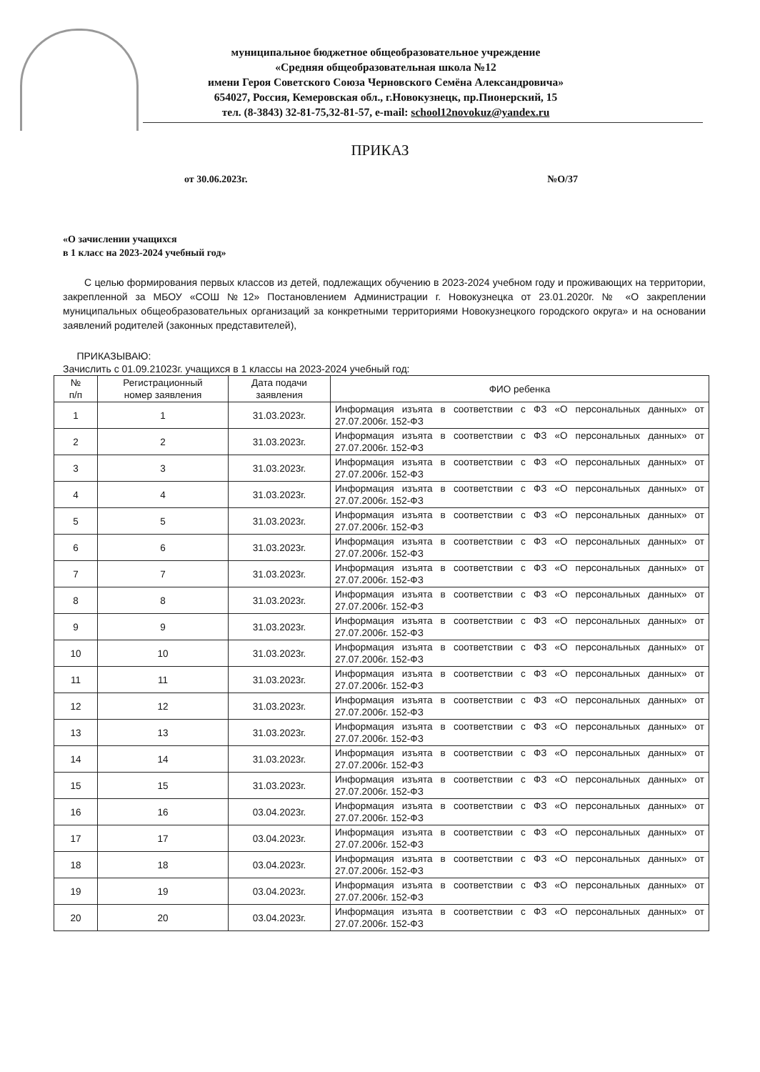муниципальное бюджетное общеобразовательное учреждение
«Средняя общеобразовательная школа №12
имени Героя Советского Союза Черновского Семёна Александровича»
654027, Россия, Кемеровская обл., г.Новокузнецк, пр.Пионерский, 15
тел. (8-3843) 32-81-75,32-81-57, e-mail: school12novokuz@yandex.ru
ПРИКАЗ
от 30.06.2023г. №О/37
«О зачислении учащихся
в 1 класс на 2023-2024 учебный год»
С целью формирования первых классов из детей, подлежащих обучению в 2023-2024 учебном году и проживающих на территории, закрепленной за МБОУ «СОШ №12» Постановлением Администрации г. Новокузнецка от 23.01.2020г. № «О закреплении муниципальных общеобразовательных организаций за конкретными территориями Новокузнецкого городского округа» и на основании заявлений родителей (законных представителей),
ПРИКАЗЫВАЮ:
Зачислить с 01.09.21023г. учащихся в 1 классы на 2023-2024 учебный год:
| № п/п | Регистрационный номер заявления | Дата подачи заявления | ФИО ребенка |
| --- | --- | --- | --- |
| 1 | 1 | 31.03.2023г. | Информация изъята в соответствии с ФЗ «О персональных данных» от 27.07.2006г. 152-ФЗ |
| 2 | 2 | 31.03.2023г. | Информация изъята в соответствии с ФЗ «О персональных данных» от 27.07.2006г. 152-ФЗ |
| 3 | 3 | 31.03.2023г. | Информация изъята в соответствии с ФЗ «О персональных данных» от 27.07.2006г. 152-ФЗ |
| 4 | 4 | 31.03.2023г. | Информация изъята в соответствии с ФЗ «О персональных данных» от 27.07.2006г. 152-ФЗ |
| 5 | 5 | 31.03.2023г. | Информация изъята в соответствии с ФЗ «О персональных данных» от 27.07.2006г. 152-ФЗ |
| 6 | 6 | 31.03.2023г. | Информация изъята в соответствии с ФЗ «О персональных данных» от 27.07.2006г. 152-ФЗ |
| 7 | 7 | 31.03.2023г. | Информация изъята в соответствии с ФЗ «О персональных данных» от 27.07.2006г. 152-ФЗ |
| 8 | 8 | 31.03.2023г. | Информация изъята в соответствии с ФЗ «О персональных данных» от 27.07.2006г. 152-ФЗ |
| 9 | 9 | 31.03.2023г. | Информация изъята в соответствии с ФЗ «О персональных данных» от 27.07.2006г. 152-ФЗ |
| 10 | 10 | 31.03.2023г. | Информация изъята в соответствии с ФЗ «О персональных данных» от 27.07.2006г. 152-ФЗ |
| 11 | 11 | 31.03.2023г. | Информация изъята в соответствии с ФЗ «О персональных данных» от 27.07.2006г. 152-ФЗ |
| 12 | 12 | 31.03.2023г. | Информация изъята в соответствии с ФЗ «О персональных данных» от 27.07.2006г. 152-ФЗ |
| 13 | 13 | 31.03.2023г. | Информация изъята в соответствии с ФЗ «О персональных данных» от 27.07.2006г. 152-ФЗ |
| 14 | 14 | 31.03.2023г. | Информация изъята в соответствии с ФЗ «О персональных данных» от 27.07.2006г. 152-ФЗ |
| 15 | 15 | 31.03.2023г. | Информация изъята в соответствии с ФЗ «О персональных данных» от 27.07.2006г. 152-ФЗ |
| 16 | 16 | 03.04.2023г. | Информация изъята в соответствии с ФЗ «О персональных данных» от 27.07.2006г. 152-ФЗ |
| 17 | 17 | 03.04.2023г. | Информация изъята в соответствии с ФЗ «О персональных данных» от 27.07.2006г. 152-ФЗ |
| 18 | 18 | 03.04.2023г. | Информация изъята в соответствии с ФЗ «О персональных данных» от 27.07.2006г. 152-ФЗ |
| 19 | 19 | 03.04.2023г. | Информация изъята в соответствии с ФЗ «О персональных данных» от 27.07.2006г. 152-ФЗ |
| 20 | 20 | 03.04.2023г. | Информация изъята в соответствии с ФЗ «О персональных данных» от 27.07.2006г. 152-ФЗ |